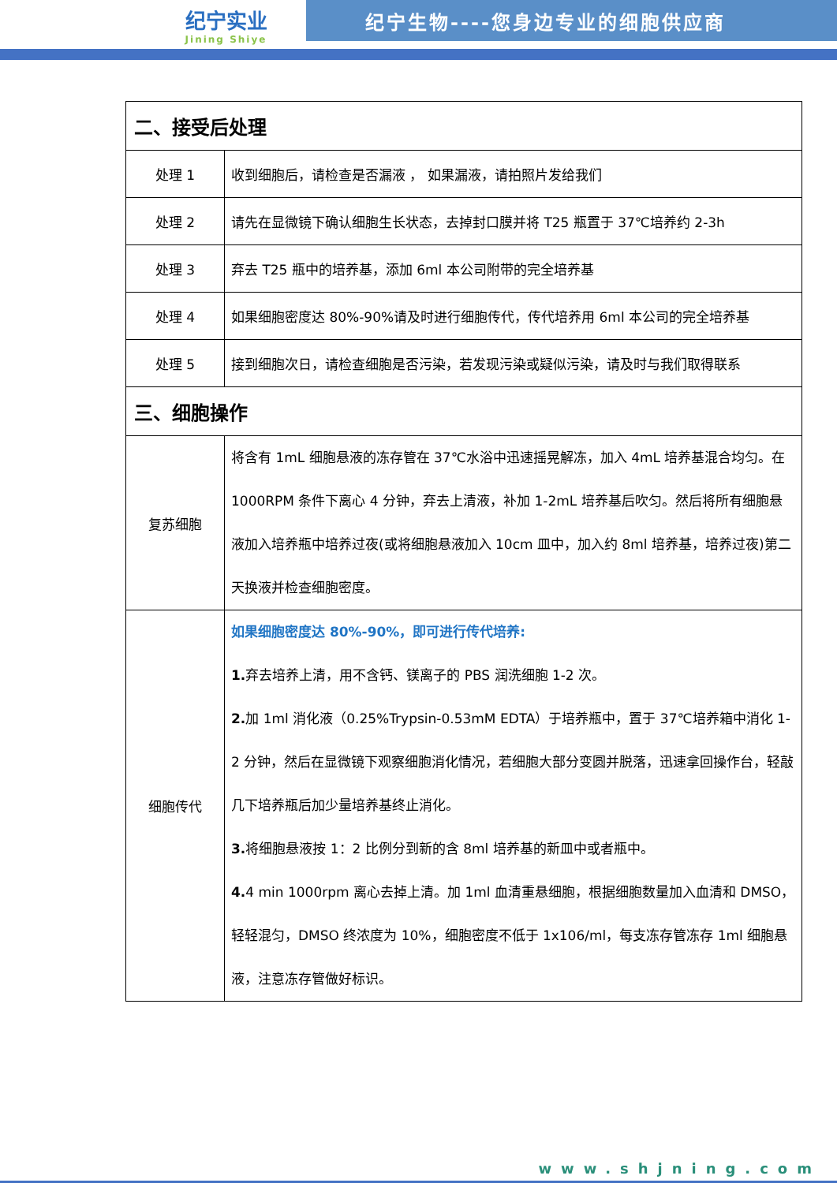纪宁实业
Jining Shiye
纪宁生物----您身边专业的细胞供应商
| 二、接受后处理 | |
| --- | --- |
| 处理 1 | 收到细胞后，请检查是否漏液 ， 如果漏液，请拍照片发给我们 |
| 处理 2 | 请先在显微镜下确认细胞生长状态，去掉封口膜并将 T25 瓶置于 37℃培养约 2-3h |
| 处理 3 | 弃去 T25 瓶中的培养基，添加 6ml 本公司附带的完全培养基 |
| 处理 4 | 如果细胞密度达 80%-90%请及时进行细胞传代，传代培养用 6ml 本公司的完全培养基 |
| 处理 5 | 接到细胞次日，请检查细胞是否污染，若发现污染或疑似污染，请及时与我们取得联系 |
| 三、细胞操作 | |
| 复苏细胞 | 将含有 1mL 细胞悬液的冻存管在 37℃水浴中迅速摇晃解冻，加入 4mL 培养基混合均匀。在 1000RPM 条件下离心 4 分钟，弃去上清液，补加 1-2mL 培养基后吹匀。然后将所有细胞悬液加入培养瓶中培养过夜(或将细胞悬液加入 10cm 皿中，加入约 8ml 培养基，培养过夜)第二天换液并检查细胞密度。 |
| 细胞传代 | 如果细胞密度达 80%-90%，即可进行传代培养: 1. 弃去培养上清，用不含钙、镁离子的 PBS 润洗细胞 1-2 次。 2. 加 1ml 消化液（0.25%Trypsin-0.53mM EDTA）于培养瓶中，置于 37℃培养箱中消化 1-2 分钟，然后在显微镜下观察细胞消化情况，若细胞大部分变圆并脱落，迅速拿回操作台，轻敲几下培养瓶后加少量培养基终止消化。 3. 将细胞悬液按 1：2 比例分到新的含 8ml 培养基的新皿中或者瓶中。 4. 4 min 1000rpm 离心去掉上清。加 1ml 血清重悬细胞，根据细胞数量加入血清和 DMSO，轻轻混匀，DMSO 终浓度为 10%，细胞密度不低于 1x106/ml，每支冻存管冻存 1ml 细胞悬液，注意冻存管做好标识。 |
www.shjning.com